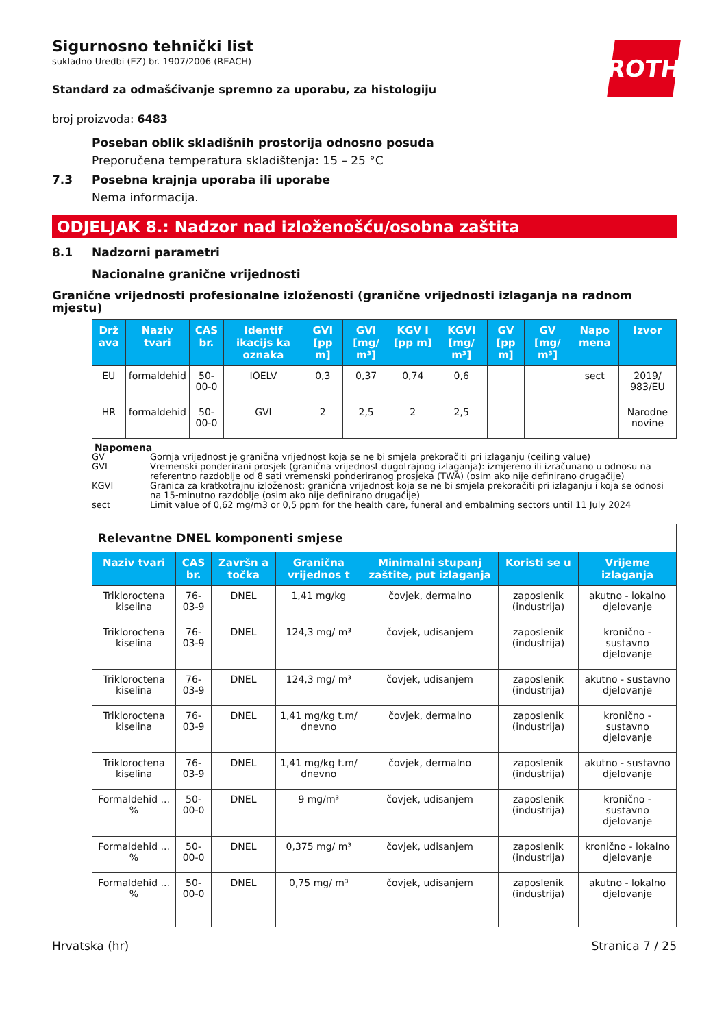ROTH
Sigurnosno tehnički list
sukladno Uredbi (EZ) br. 1907/2006 (REACH)
Standard za odmašćivanje spremno za uporabu, za histologiju
broj proizvoda: 6483
Poseban oblik skladišnih prostorija odnosno posuda
Preporučena temperatura skladištenja: 15 – 25 °C
7.3 Posebna krajnja uporaba ili uporabe
Nema informacija.
ODJELJAK 8.: Nadzor nad izloženošću/osobna zaštita
8.1 Nadzorni parametri
Nacionalne granične vrijednosti
Granične vrijednosti profesionalne izloženosti (granične vrijednosti izlaganja na radnom mjestu)
| Drž ava | Naziv tvari | CAS br. | Identif ikacijs ka oznaka | GVI [pp m] | GVI [mg/ m³] | KGV I [pp m] | KGVI [mg/ m³] | GV [pp m] | GV [mg/ m³] | Napo mena | Izvor |
| --- | --- | --- | --- | --- | --- | --- | --- | --- | --- | --- | --- |
| EU | formaldehid | 50-00-0 | IOELV | 0,3 | 0,37 | 0,74 | 0,6 | | | sect | 2019/ 983/EU |
| HR | formaldehid | 50-00-0 | GVI | 2 | 2,5 | 2 | 2,5 | | | | Narodne novine |
Napomena
GV Gornja vrijednost je granična vrijednost koja se ne bi smjela prekoračiti pri izlaganju (ceiling value)
GVI Vremenski ponderirani prosjek (granična vrijednost dugotrajnog izlaganja): izmjereno ili izračunano u odnosu na referentno razdoblje od 8 sati vremenski ponderiranog prosjeka (TWA) (osim ako nije definirano drugačije)
KGVI Granica za kratkotrajnu izloženost: granična vrijednost koja se ne bi smjela prekoračiti pri izlaganju i koja se odnosi na 15-minutno razdoblje (osim ako nije definirano drugačije)
sect Limit value of 0,62 mg/m3 or 0,5 ppm for the health care, funeral and embalming sectors until 11 July 2024
| Relevantne DNEL komponenti smjese | | | | | | |
| Naziv tvari | CAS br. | Završn a točka | Granična vrijednos t | Minimalni stupanj zaštite, put izlaganja | Koristi se u | Vrijeme izlaganja |
| Trikloroctena kiselina | 76-03-9 | DNEL | 1,41 mg/kg | čovjek, dermalno | zaposlenik (industrija) | akutno - lokalno djelovanje |
| Trikloroctena kiselina | 76-03-9 | DNEL | 124,3 mg/ m³ | čovjek, udisanjem | zaposlenik (industrija) | kronično - sustavno djelovanje |
| Trikloroctena kiselina | 76-03-9 | DNEL | 124,3 mg/ m³ | čovjek, udisanjem | zaposlenik (industrija) | akutno - sustavno djelovanje |
| Trikloroctena kiselina | 76-03-9 | DNEL | 1,41 mg/kg t.m/ dnevno | čovjek, dermalno | zaposlenik (industrija) | kronično - sustavno djelovanje |
| Trikloroctena kiselina | 76-03-9 | DNEL | 1,41 mg/kg t.m/ dnevno | čovjek, dermalno | zaposlenik (industrija) | akutno - sustavno djelovanje |
| Formaldehid ... % | 50-00-0 | DNEL | 9 mg/m³ | čovjek, udisanjem | zaposlenik (industrija) | kronično - sustavno djelovanje |
| Formaldehid ... % | 50-00-0 | DNEL | 0,375 mg/ m³ | čovjek, udisanjem | zaposlenik (industrija) | kronično - lokalno djelovanje |
| Formaldehid ... % | 50-00-0 | DNEL | 0,75 mg/ m³ | čovjek, udisanjem | zaposlenik (industrija) | akutno - lokalno djelovanje |
Hrvatska (hr) Stranica 7 / 25